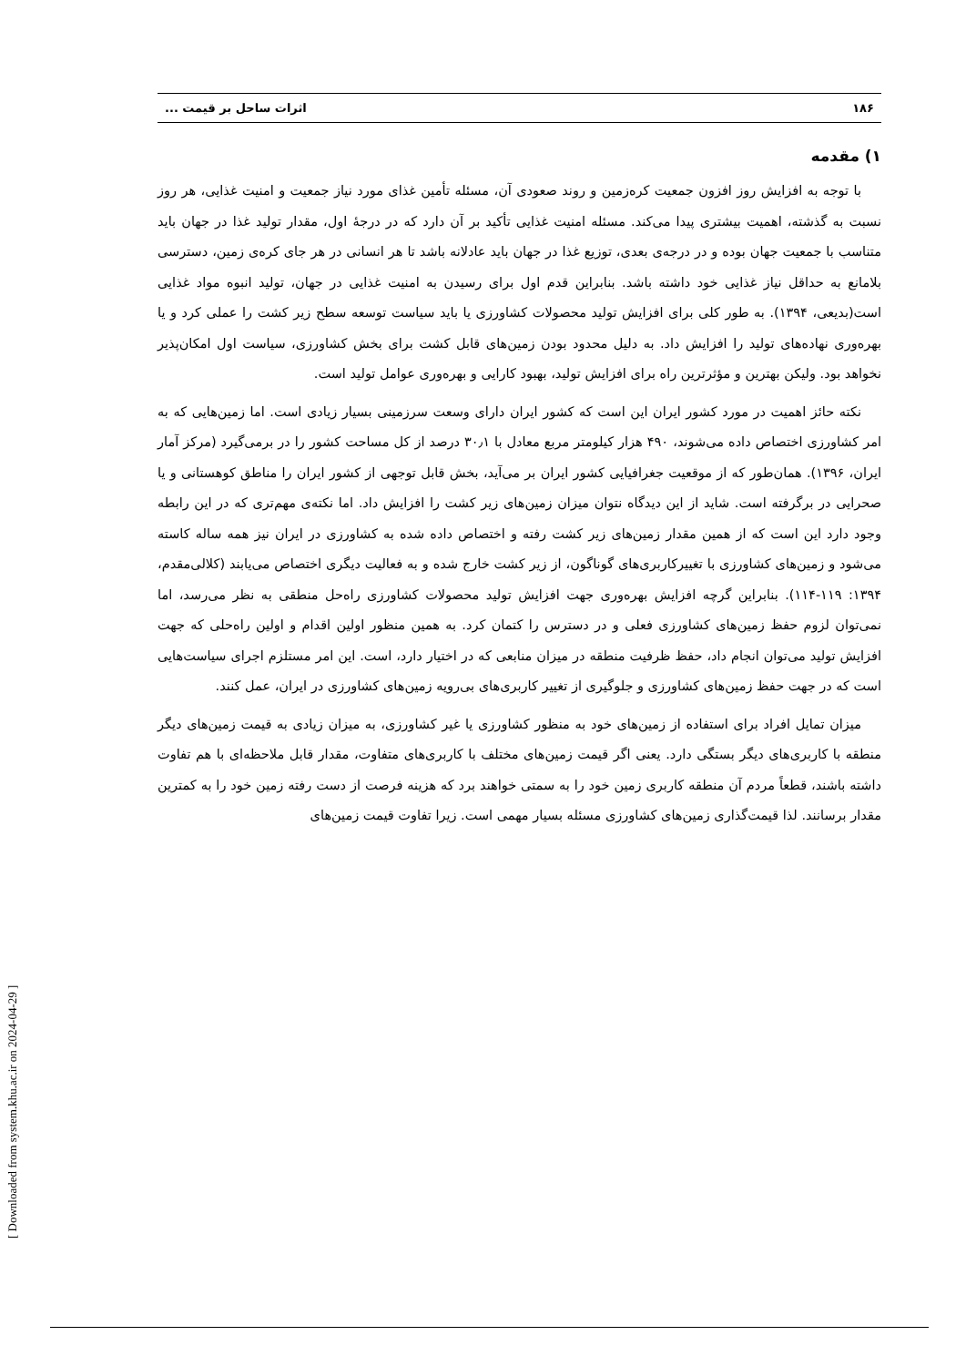۱۸۶ اثرات ساحل بر قیمت ...
۱) مقدمه
با توجه به افزایش روز افزون جمعیت کره‌زمین و روند صعودی آن، مسئله تأمین غذای مورد نیاز جمعیت و امنیت غذایی، هر روز نسبت به گذشته، اهمیت بیشتری پیدا می‌کند. مسئله امنیت غذایی تأکید بر آن دارد که در درجهٔ اول، مقدار تولید غذا در جهان باید متناسب با جمعیت جهان بوده و در درجه‌ی بعدی، توزیع غذا در جهان باید عادلانه باشد تا هر انسانی در هر جای کره‌ی زمین، دسترسی بلامانع به حداقل نیاز غذایی خود داشته باشد. بنابراین قدم اول برای رسیدن به امنیت غذایی در جهان، تولید انبوه مواد غذایی است(بدیعی، ۱۳۹۴). به طور کلی برای افزایش تولید محصولات کشاورزی یا باید سیاست توسعه سطح زیر کشت را عملی کرد و یا بهره‌وری نهاده‌های تولید را افزایش داد. به دلیل محدود بودن زمین‌های قابل کشت برای بخش کشاورزی، سیاست اول امکان‌پذیر نخواهد بود. ولیکن بهترین و مؤثرترین راه برای افزایش تولید، بهبود کارایی و بهره‌وری عوامل تولید است.
نکته حائز اهمیت در مورد کشور ایران این است که کشور ایران دارای وسعت سرزمینی بسیار زیادی است. اما زمین‌هایی که به امر کشاورزی اختصاص داده می‌شوند، ۴۹۰ هزار کیلومتر مربع معادل با ۳۰٫۱ درصد از کل مساحت کشور را در برمی‌گیرد (مرکز آمار ایران، ۱۳۹۶). همان‌طور که از موقعیت جغرافیایی کشور ایران بر می‌آید، بخش قابل توجهی از کشور ایران را مناطق کوهستانی و یا صحرایی در برگرفته است. شاید از این دیدگاه نتوان میزان زمین‌های زیر کشت را افزایش داد. اما نکته‌ی مهم‌تری که در این رابطه وجود دارد این است که از همین مقدار زمین‌های زیر کشت رفته و اختصاص داده شده به کشاورزی در ایران نیز همه ساله کاسته می‌شود و زمین‌های کشاورزی با تغییرکاربری‌های گوناگون، از زیر کشت خارج شده و به فعالیت دیگری اختصاص می‌یابند (کلالی‌مقدم، ۱۳۹۴: ۱۱۹-۱۱۴). بنابراین گرچه افزایش بهره‌وری جهت افزایش تولید محصولات کشاورزی راه‌حل منطقی به نظر می‌رسد، اما نمی‌توان لزوم حفظ زمین‌های کشاورزی فعلی و در دسترس را کتمان کرد. به همین منظور اولین اقدام و اولین راه‌حلی که جهت افزایش تولید می‌توان انجام داد، حفظ ظرفیت منطقه در میزان منابعی که در اختیار دارد، است. این امر مستلزم اجرای سیاست‌هایی است که در جهت حفظ زمین‌های کشاورزی و جلوگیری از تغییر کاربری‌های بی‌رویه زمین‌های کشاورزی در ایران، عمل کنند.
میزان تمایل افراد برای استفاده از زمین‌های خود به منظور کشاورزی یا غیر کشاورزی، به میزان زیادی به قیمت زمین‌های دیگر منطقه با کاربری‌های دیگر بستگی دارد. یعنی اگر قیمت زمین‌های مختلف با کاربری‌های متفاوت، مقدار قابل ملاحظه‌ای با هم تفاوت داشته باشند، قطعاً مردم آن منطقه کاربری زمین خود را به سمتی خواهند برد که هزینه فرصت از دست رفته زمین خود را به کمترین مقدار برسانند. لذا قیمت‌گذاری زمین‌های کشاورزی مسئله بسیار مهمی است. زیرا تفاوت قیمت زمین‌های
[ Downloaded from system.khu.ac.ir on 2024-04-29 ]